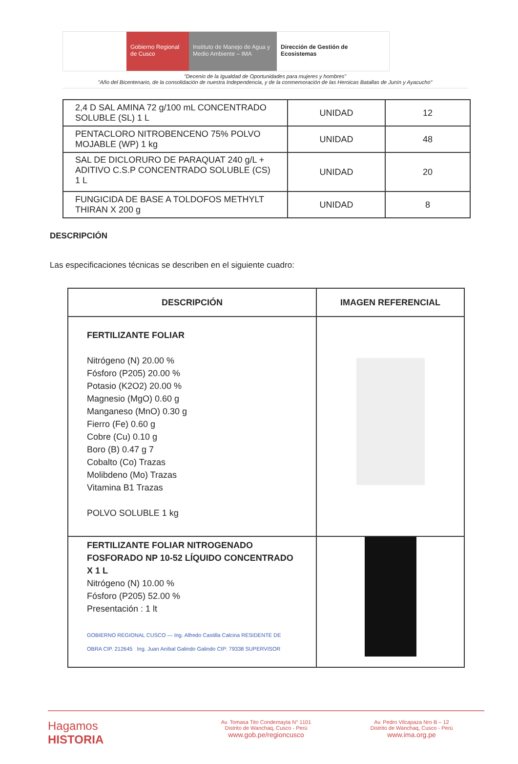Gobierno Regional de Cusco
Instituto de Manejo de Agua y Medio Ambiente – IMA
Dirección de Gestión de Ecosistemas
"Decenio de la Igualdad de Oportunidades para mujeres y hombres"
"Año del Bicentenario, de la consolidación de nuestra Independencia, y de la conmemoración de las Heroicas Batallas de Junín y Ayacucho"
| 2,4 D SAL AMINA 72 g/100 mL CONCENTRADO SOLUBLE (SL) 1 L | UNIDAD | 12 |
| PENTACLORO NITROBENCENO 75% POLVO MOJABLE (WP) 1 kg | UNIDAD | 48 |
| SAL DE DICLORURO DE PARAQUAT 240 g/L + ADITIVO C.S.P CONCENTRADO SOLUBLE (CS) 1 L | UNIDAD | 20 |
| FUNGICIDA DE BASE A TOLDOFOS METHYLT THIRAN X 200 g | UNIDAD | 8 |
DESCRIPCIÓN
Las especificaciones técnicas se describen en el siguiente cuadro:
| DESCRIPCIÓN | IMAGEN REFERENCIAL |
| --- | --- |
| FERTILIZANTE FOLIAR Nitrógeno (N) 20.00 % Fósforo (P205) 20.00 % Potasio (K2O2) 20.00 % Magnesio (MgO) 0.60 g Manganeso (MnO) 0.30 g Fierro (Fe) 0.60 g Cobre (Cu) 0.10 g Boro (B) 0.47 g 7 Cobalto (Co) Trazas Molibdeno (Mo) Trazas Vitamina B1 Trazas POLVO SOLUBLE 1 kg | |
| FERTILIZANTE FOLIAR NITROGENADO FOSFORADO NP 10-52 LÍQUIDO CONCENTRADO X 1 L Nitrógeno (N) 10.00 % Fósforo (P205) 52.00 % Presentación : 1 lt GOBIERNO REGIONAL CUSCO — Ing. Alfredo Castilla Calcina RESIDENTE DE OBRA CIP. 212645 Ing. Juan Aníbal Galindo Galindo CIP: 79338 SUPERVISOR | |
Hagamos
HISTORIA
Av. Tomasa Tito Condemayta N° 1101
Distrito de Wanchaq, Cusco - Perú
www.gob.pe/regioncusco
Av. Pedro Vilcapaza Nro B – 12
Distrito de Wanchaq, Cusco - Perú
www.ima.org.pe